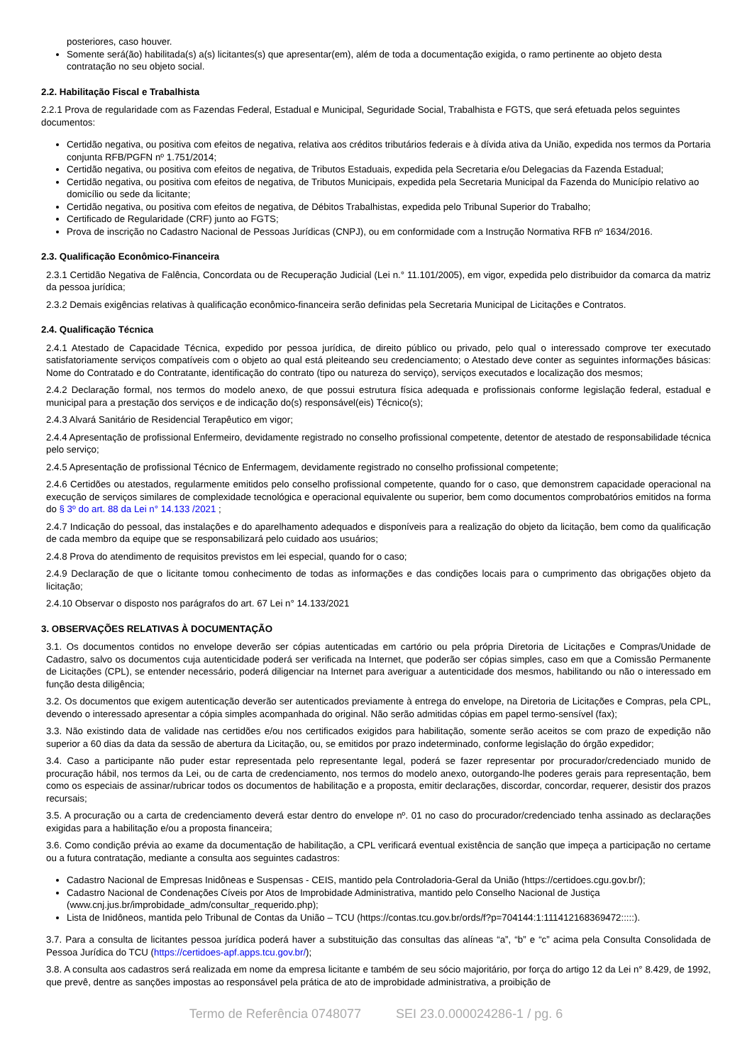posteriores, caso houver.
Somente será(ão) habilitada(s) a(s) licitantes(s) que apresentar(em), além de toda a documentação exigida, o ramo pertinente ao objeto desta contratação no seu objeto social.
2.2. Habilitação Fiscal e Trabalhista
2.2.1 Prova de regularidade com as Fazendas Federal, Estadual e Municipal, Seguridade Social, Trabalhista e FGTS, que será efetuada pelos seguintes documentos:
Certidão negativa, ou positiva com efeitos de negativa, relativa aos créditos tributários federais e à dívida ativa da União, expedida nos termos da Portaria conjunta RFB/PGFN nº 1.751/2014;
Certidão negativa, ou positiva com efeitos de negativa, de Tributos Estaduais, expedida pela Secretaria e/ou Delegacias da Fazenda Estadual;
Certidão negativa, ou positiva com efeitos de negativa, de Tributos Municipais, expedida pela Secretaria Municipal da Fazenda do Município relativo ao domicílio ou sede da licitante;
Certidão negativa, ou positiva com efeitos de negativa, de Débitos Trabalhistas, expedida pelo Tribunal Superior do Trabalho;
Certificado de Regularidade (CRF) junto ao FGTS;
Prova de inscrição no Cadastro Nacional de Pessoas Jurídicas (CNPJ), ou em conformidade com a Instrução Normativa RFB nº 1634/2016.
2.3. Qualificação Econômico-Financeira
2.3.1 Certidão Negativa de Falência, Concordata ou de Recuperação Judicial (Lei n.° 11.101/2005), em vigor, expedida pelo distribuidor da comarca da matriz da pessoa jurídica;
2.3.2 Demais exigências relativas à qualificação econômico-financeira serão definidas pela Secretaria Municipal de Licitações e Contratos.
2.4. Qualificação Técnica
2.4.1 Atestado de Capacidade Técnica, expedido por pessoa jurídica, de direito público ou privado, pelo qual o interessado comprove ter executado satisfatoriamente serviços compatíveis com o objeto ao qual está pleiteando seu credenciamento; o Atestado deve conter as seguintes informações básicas: Nome do Contratado e do Contratante, identificação do contrato (tipo ou natureza do serviço), serviços executados e localização dos mesmos;
2.4.2 Declaração formal, nos termos do modelo anexo, de que possui estrutura física adequada e profissionais conforme legislação federal, estadual e municipal para a prestação dos serviços e de indicação do(s) responsável(eis) Técnico(s);
2.4.3 Alvará Sanitário de Residencial Terapêutico em vigor;
2.4.4 Apresentação de profissional Enfermeiro, devidamente registrado no conselho profissional competente, detentor de atestado de responsabilidade técnica pelo serviço;
2.4.5 Apresentação de profissional Técnico de Enfermagem, devidamente registrado no conselho profissional competente;
2.4.6 Certidões ou atestados, regularmente emitidos pelo conselho profissional competente, quando for o caso, que demonstrem capacidade operacional na execução de serviços similares de complexidade tecnológica e operacional equivalente ou superior, bem como documentos comprobatórios emitidos na forma do § 3º do art. 88 da Lei n° 14.133 /2021 ;
2.4.7 Indicação do pessoal, das instalações e do aparelhamento adequados e disponíveis para a realização do objeto da licitação, bem como da qualificação de cada membro da equipe que se responsabilizará pelo cuidado aos usuários;
2.4.8 Prova do atendimento de requisitos previstos em lei especial, quando for o caso;
2.4.9 Declaração de que o licitante tomou conhecimento de todas as informações e das condições locais para o cumprimento das obrigações objeto da licitação;
2.4.10 Observar o disposto nos parágrafos do art. 67 Lei n° 14.133/2021
3. OBSERVAÇÕES RELATIVAS À DOCUMENTAÇÃO
3.1. Os documentos contidos no envelope deverão ser cópias autenticadas em cartório ou pela própria Diretoria de Licitações e Compras/Unidade de Cadastro, salvo os documentos cuja autenticidade poderá ser verificada na Internet, que poderão ser cópias simples, caso em que a Comissão Permanente de Licitações (CPL), se entender necessário, poderá diligenciar na Internet para averiguar a autenticidade dos mesmos, habilitando ou não o interessado em função desta diligência;
3.2. Os documentos que exigem autenticação deverão ser autenticados previamente à entrega do envelope, na Diretoria de Licitações e Compras, pela CPL, devendo o interessado apresentar a cópia simples acompanhada do original. Não serão admitidas cópias em papel termo-sensível (fax);
3.3. Não existindo data de validade nas certidões e/ou nos certificados exigidos para habilitação, somente serão aceitos se com prazo de expedição não superior a 60 dias da data da sessão de abertura da Licitação, ou, se emitidos por prazo indeterminado, conforme legislação do órgão expedidor;
3.4. Caso a participante não puder estar representada pelo representante legal, poderá se fazer representar por procurador/credenciado munido de procuração hábil, nos termos da Lei, ou de carta de credenciamento, nos termos do modelo anexo, outorgando-lhe poderes gerais para representação, bem como os especiais de assinar/rubricar todos os documentos de habilitação e a proposta, emitir declarações, discordar, concordar, requerer, desistir dos prazos recursais;
3.5. A procuração ou a carta de credenciamento deverá estar dentro do envelope nº. 01 no caso do procurador/credenciado tenha assinado as declarações exigidas para a habilitação e/ou a proposta financeira;
3.6. Como condição prévia ao exame da documentação de habilitação, a CPL verificará eventual existência de sanção que impeça a participação no certame ou a futura contratação, mediante a consulta aos seguintes cadastros:
Cadastro Nacional de Empresas Inidôneas e Suspensas - CEIS, mantido pela Controladoria-Geral da União (https://certidoes.cgu.gov.br/);
Cadastro Nacional de Condenações Cíveis por Atos de Improbidade Administrativa, mantido pelo Conselho Nacional de Justiça (www.cnj.jus.br/improbidade_adm/consultar_requerido.php);
Lista de Inidôneos, mantida pelo Tribunal de Contas da União – TCU (https://contas.tcu.gov.br/ords/f?p=704144:1:111412168369472:::::).
3.7. Para a consulta de licitantes pessoa jurídica poderá haver a substituição das consultas das alíneas “a”, “b” e “c” acima pela Consulta Consolidada de Pessoa Jurídica do TCU (https://certidoes-apf.apps.tcu.gov.br/);
3.8. A consulta aos cadastros será realizada em nome da empresa licitante e também de seu sócio majoritário, por força do artigo 12 da Lei n° 8.429, de 1992, que prevê, dentre as sanções impostas ao responsável pela prática de ato de improbidade administrativa, a proibição de
Termo de Referência 0748077 SEI 23.0.000024286-1 / pg. 6